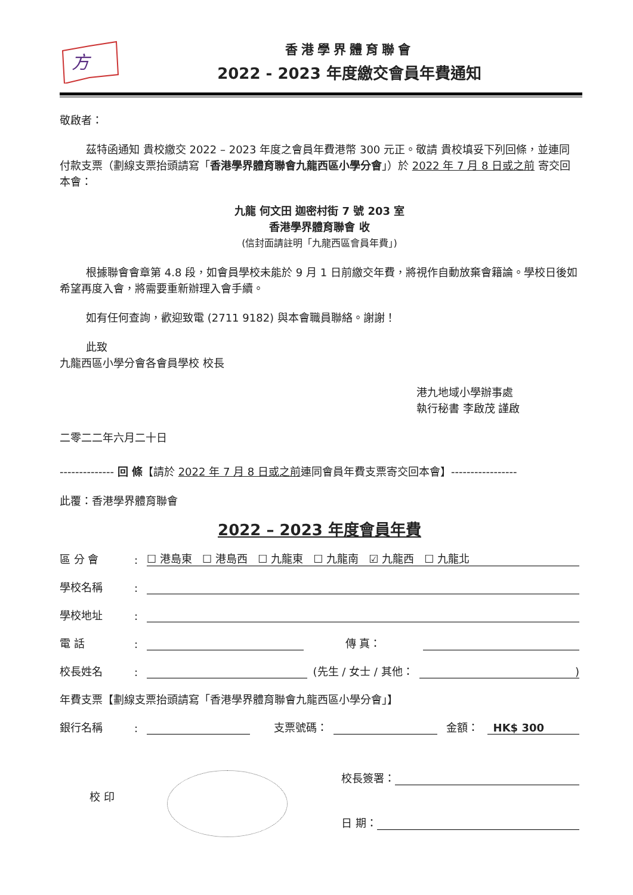方
香港學界體育聯會
2022 - 2023 年度繳交會員年費通知
敬啟者：
茲特函通知 貴校繳交 2022 – 2023 年度之會員年費港幣 300 元正。敬請 貴校填妥下列回條，並連同付款支票（劃線支票抬頭請寫「香港學界體育聯會九龍西區小學分會」）於 2022 年 7 月 8 日或之前 寄交回本會：
九龍 何文田 迦密村街 7 號 203 室
香港學界體育聯會 收
(信封面請註明「九龍西區會員年費」)
根據聯會會章第 4.8 段，如會員學校未能於 9 月 1 日前繳交年費，將視作自動放棄會籍論。學校日後如希望再度入會，將需要重新辦理入會手續。
如有任何查詢，歡迎致電 (2711 9182) 與本會職員聯絡。謝謝！
此致
九龍西區小學分會各會員學校 校長
港九地域小學辦事處
執行秘書 李啟茂 謹啟
二零二二年六月二十日
-------------- 回 條【請於 2022 年 7 月 8 日或之前連同會員年費支票寄交回本會】-----------------
此覆：香港學界體育聯會
2022 – 2023 年度會員年費
區 分 會: ☐ 港島東 ☐ 港島西 ☐ 九龍東 ☐ 九龍南 ☑ 九龍西 ☐ 九龍北
學校名稱:
學校地址:
電 話: 傳 真：
校長姓名: (先生 / 女士 / 其他：)
年費支票【劃線支票抬頭請寫「香港學界體育聯會九龍西區小學分會」】
銀行名稱: 支票號碼： 金額： HK$ 300
校 印
校長簽署：
日 期：